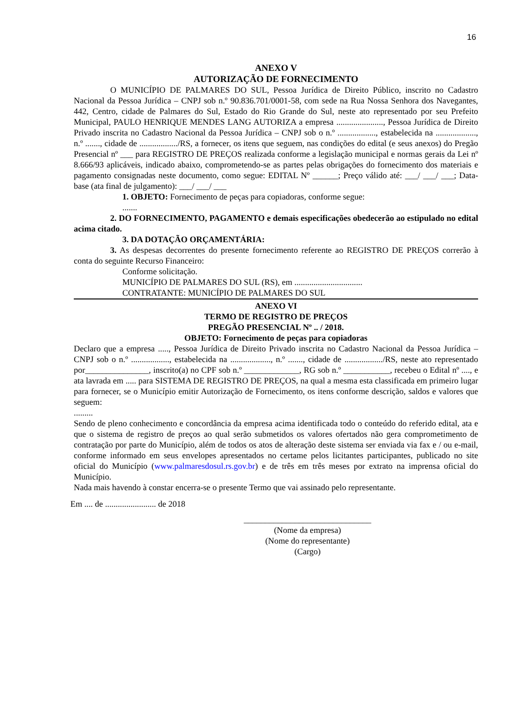16
ANEXO V
AUTORIZAÇÃO DE FORNECIMENTO
O MUNICÍPIO DE PALMARES DO SUL, Pessoa Jurídica de Direito Público, inscrito no Cadastro Nacional da Pessoa Jurídica – CNPJ sob n.º 90.836.701/0001-58, com sede na Rua Nossa Senhora dos Navegantes, 442, Centro, cidade de Palmares do Sul, Estado do Rio Grande do Sul, neste ato representado por seu Prefeito Municipal, PAULO HENRIQUE MENDES LANG AUTORIZA a empresa ......................, Pessoa Jurídica de Direito Privado inscrita no Cadastro Nacional da Pessoa Jurídica – CNPJ sob o n.º .................., estabelecida na ..................., n.º ......., cidade de ................../RS, a fornecer, os itens que seguem, nas condições do edital (e seus anexos) do Pregão Presencial nº ___ para REGISTRO DE PREÇOS realizada conforme a legislação municipal e normas gerais da Lei nº 8.666/93 aplicáveis, indicado abaixo, comprometendo-se as partes pelas obrigações do fornecimento dos materiais e pagamento consignadas neste documento, como segue: EDITAL Nº ______; Preço válido até: ___/ ___/ ___; Data-base (ata final de julgamento): ___/ ___/ ___
1. OBJETO: Fornecimento de peças para copiadoras, conforme segue:
.......
2. DO FORNECIMENTO, PAGAMENTO e demais especificações obedecerão ao estipulado no edital acima citado.
3. DA DOTAÇÃO ORÇAMENTÁRIA:
3. As despesas decorrentes do presente fornecimento referente ao REGISTRO DE PREÇOS correrão à conta do seguinte Recurso Financeiro:
Conforme solicitação.
MUNICÍPIO DE PALMARES DO SUL (RS), em ................................
CONTRATANTE: MUNICÍPIO DE PALMARES DO SUL
ANEXO VI
TERMO DE REGISTRO DE PREÇOS
PREGÃO PRESENCIAL Nº .. / 2018.
OBJETO: Fornecimento de peças para copiadoras
Declaro que a empresa ....., Pessoa Jurídica de Direito Privado inscrita no Cadastro Nacional da Pessoa Jurídica – CNPJ sob o n.º .................., estabelecida na ..................., n.º ......., cidade de ................../RS, neste ato representado por_______________, inscrito(a) no CPF sob n.º _____________, RG sob n.º ___________, recebeu o Edital nº ...., e ata lavrada em ..... para SISTEMA DE REGISTRO DE PREÇOS, na qual a mesma esta classificada em primeiro lugar para fornecer, se o Município emitir Autorização de Fornecimento, os itens conforme descrição, saldos e valores que seguem:
.........
Sendo de pleno conhecimento e concordância da empresa acima identificada todo o conteúdo do referido edital, ata e que o sistema de registro de preços ao qual serão submetidos os valores ofertados não gera comprometimento de contratação por parte do Município, além de todos os atos de alteração deste sistema ser enviada via fax e / ou e-mail, conforme informado em seus envelopes apresentados no certame pelos licitantes participantes, publicado no site oficial do Município (www.palmaresdosul.rs.gov.br) e de três em três meses por extrato na imprensa oficial do Município.
Nada mais havendo à constar encerra-se o presente Termo que vai assinado pelo representante.
Em .... de ........................ de 2018
______________________________
(Nome da empresa)
(Nome do representante)
(Cargo)